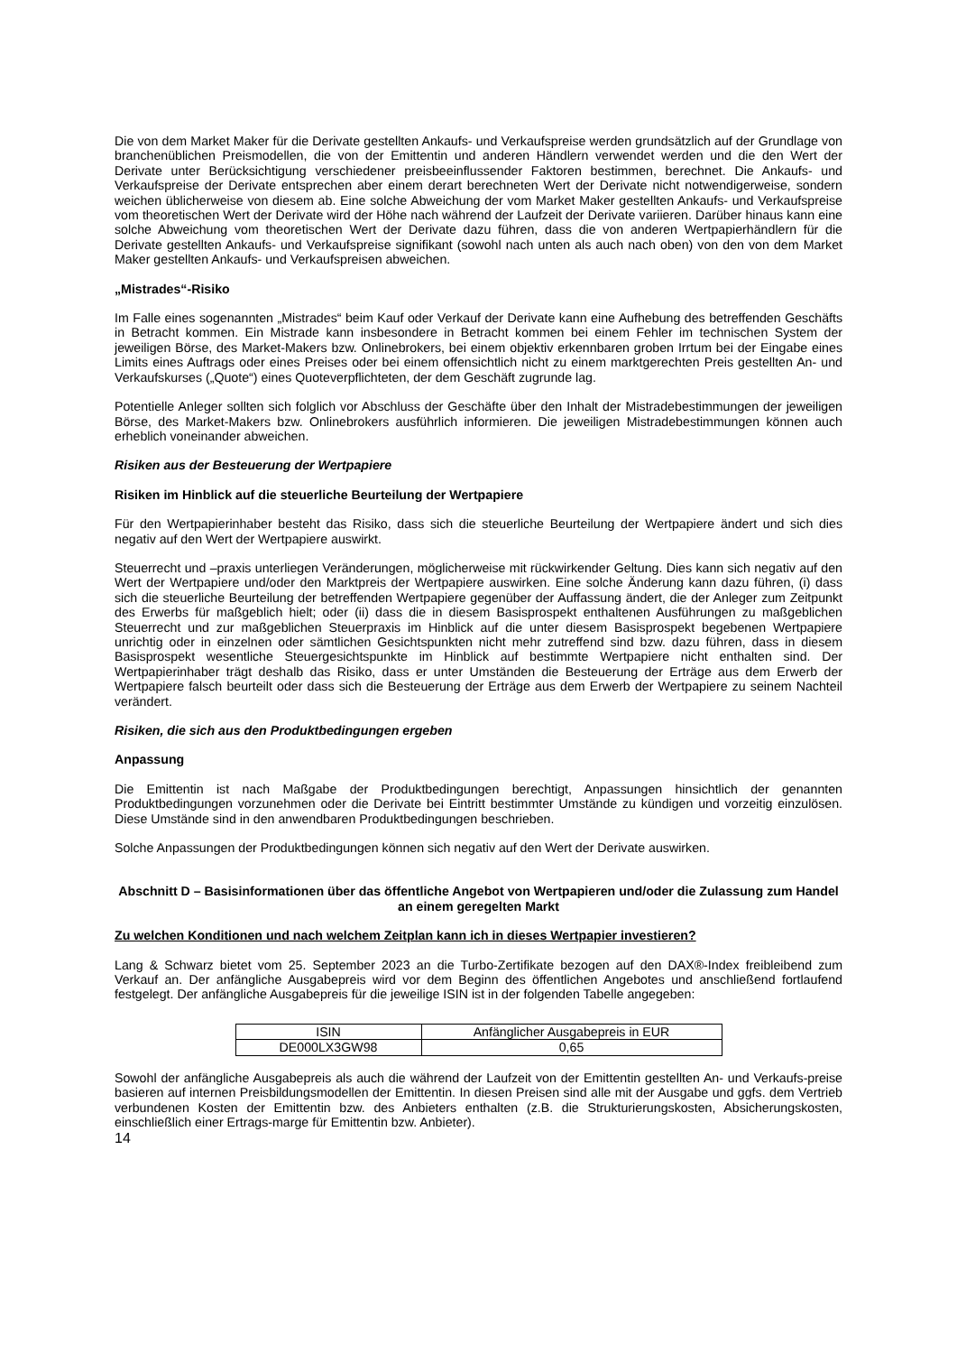Die von dem Market Maker für die Derivate gestellten Ankaufs- und Verkaufspreise werden grundsätzlich auf der Grundlage von branchenüblichen Preismodellen, die von der Emittentin und anderen Händlern verwendet werden und die den Wert der Derivate unter Berücksichtigung verschiedener preisbeeinflussender Faktoren bestimmen, berechnet. Die Ankaufs- und Verkaufspreise der Derivate entsprechen aber einem derart berechneten Wert der Derivate nicht notwendigerweise, sondern weichen üblicherweise von diesem ab. Eine solche Abweichung der vom Market Maker gestellten Ankaufs- und Verkaufspreise vom theoretischen Wert der Derivate wird der Höhe nach während der Laufzeit der Derivate variieren. Darüber hinaus kann eine solche Abweichung vom theoretischen Wert der Derivate dazu führen, dass die von anderen Wertpapierhändlern für die Derivate gestellten Ankaufs- und Verkaufspreise signifikant (sowohl nach unten als auch nach oben) von den von dem Market Maker gestellten Ankaufs- und Verkaufspreisen abweichen.
„Mistrades“-Risiko
Im Falle eines sogenannten „Mistrades“ beim Kauf oder Verkauf der Derivate kann eine Aufhebung des betreffenden Geschäfts in Betracht kommen. Ein Mistrade kann insbesondere in Betracht kommen bei einem Fehler im technischen System der jeweiligen Börse, des Market-Makers bzw. Onlinebrokers, bei einem objektiv erkennbaren groben Irrtum bei der Eingabe eines Limits eines Auftrags oder eines Preises oder bei einem offensichtlich nicht zu einem marktgerechten Preis gestellten An- und Verkaufskurses („Quote“) eines Quoteverpflichteten, der dem Geschäft zugrunde lag.
Potentielle Anleger sollten sich folglich vor Abschluss der Geschäfte über den Inhalt der Mistradebestimmungen der jeweiligen Börse, des Market-Makers bzw. Onlinebrokers ausführlich informieren. Die jeweiligen Mistradebestimmungen können auch erheblich voneinander abweichen.
Risiken aus der Besteuerung der Wertpapiere
Risiken im Hinblick auf die steuerliche Beurteilung der Wertpapiere
Für den Wertpapierinhaber besteht das Risiko, dass sich die steuerliche Beurteilung der Wertpapiere ändert und sich dies negativ auf den Wert der Wertpapiere auswirkt.
Steuerrecht und –praxis unterliegen Veränderungen, möglicherweise mit rückwirkender Geltung. Dies kann sich negativ auf den Wert der Wertpapiere und/oder den Marktpreis der Wertpapiere auswirken. Eine solche Änderung kann dazu führen, (i) dass sich die steuerliche Beurteilung der betreffenden Wertpapiere gegenüber der Auffassung ändert, die der Anleger zum Zeitpunkt des Erwerbs für maßgeblich hielt; oder (ii) dass die in diesem Basisprospekt enthaltenen Ausführungen zu maßgeblichen Steuerrecht und zur maßgeblichen Steuerpraxis im Hinblick auf die unter diesem Basisprospekt begebenen Wertpapiere unrichtig oder in einzelnen oder sämtlichen Gesichtspunkten nicht mehr zutreffend sind bzw. dazu führen, dass in diesem Basisprospekt wesentliche Steuergesichtspunkte im Hinblick auf bestimmte Wertpapiere nicht enthalten sind. Der Wertpapierinhaber trägt deshalb das Risiko, dass er unter Umständen die Besteuerung der Erträge aus dem Erwerb der Wertpapiere falsch beurteilt oder dass sich die Besteuerung der Erträge aus dem Erwerb der Wertpapiere zu seinem Nachteil verändert.
Risiken, die sich aus den Produktbedingungen ergeben
Anpassung
Die Emittentin ist nach Maßgabe der Produktbedingungen berechtigt, Anpassungen hinsichtlich der genannten Produktbedingungen vorzunehmen oder die Derivate bei Eintritt bestimmter Umstände zu kündigen und vorzeitig einzulösen. Diese Umstände sind in den anwendbaren Produktbedingungen beschrieben.
Solche Anpassungen der Produktbedingungen können sich negativ auf den Wert der Derivate auswirken.
Abschnitt D – Basisinformationen über das öffentliche Angebot von Wertpapieren und/oder die Zulassung zum Handel an einem geregelten Markt
Zu welchen Konditionen und nach welchem Zeitplan kann ich in dieses Wertpapier investieren?
Lang & Schwarz bietet vom 25. September 2023 an die Turbo-Zertifikate bezogen auf den DAX®-Index freibleibend zum Verkauf an. Der anfängliche Ausgabepreis wird vor dem Beginn des öffentlichen Angebotes und anschließend fortlaufend festgelegt. Der anfängliche Ausgabepreis für die jeweilige ISIN ist in der folgenden Tabelle angegeben:
| ISIN | Anfänglicher Ausgabepreis in EUR |
| DE000LX3GW98 | 0,65 |
Sowohl der anfängliche Ausgabepreis als auch die während der Laufzeit von der Emittentin gestellten An- und Verkaufs-preise basieren auf internen Preisbildungsmodellen der Emittentin. In diesen Preisen sind alle mit der Ausgabe und ggfs. dem Vertrieb verbundenen Kosten der Emittentin bzw. des Anbieters enthalten (z.B. die Strukturierungskosten, Absicherungskosten, einschließlich einer Ertrags-marge für Emittentin bzw. Anbieter).
14